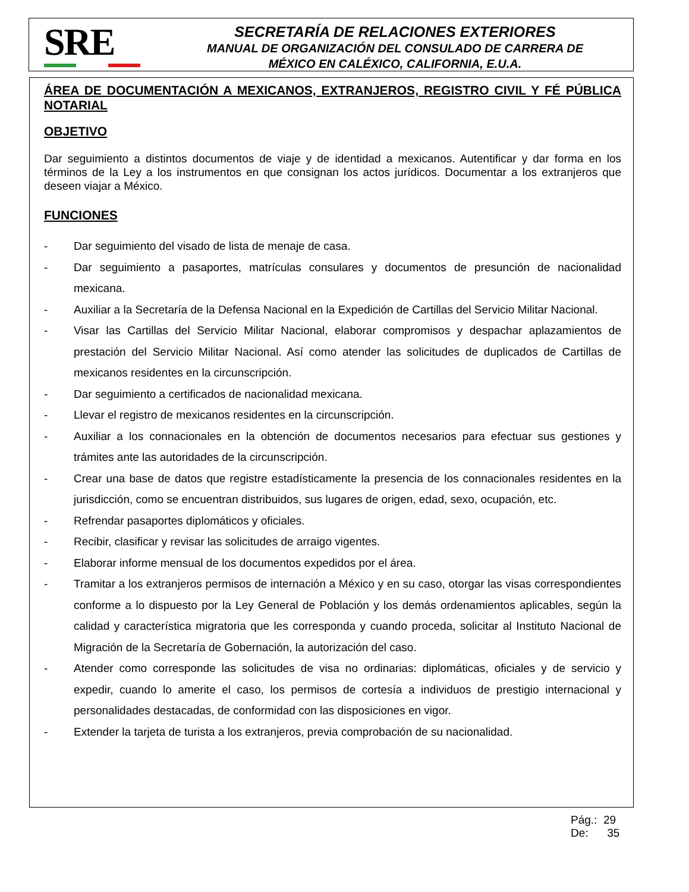SRE
SECRETARÍA DE RELACIONES EXTERIORES
MANUAL DE ORGANIZACIÓN DEL CONSULADO DE CARRERA DE
MÉXICO EN CALÉXICO, CALIFORNIA, E.U.A.
ÁREA DE DOCUMENTACIÓN A MEXICANOS, EXTRANJEROS, REGISTRO CIVIL Y FÉ PÚBLICA NOTARIAL
OBJETIVO
Dar seguimiento a distintos documentos de viaje y de identidad a mexicanos. Autentificar y dar forma en los términos de la Ley a los instrumentos en que consignan los actos jurídicos. Documentar a los extranjeros que deseen viajar a México.
FUNCIONES
- Dar seguimiento del visado de lista de menaje de casa.
- Dar seguimiento a pasaportes, matrículas consulares y documentos de presunción de nacionalidad mexicana.
- Auxiliar a la Secretaría de la Defensa Nacional en la Expedición de Cartillas del Servicio Militar Nacional.
- Visar las Cartillas del Servicio Militar Nacional, elaborar compromisos y despachar aplazamientos de prestación del Servicio Militar Nacional. Así como atender las solicitudes de duplicados de Cartillas de mexicanos residentes en la circunscripción.
- Dar seguimiento a certificados de nacionalidad mexicana.
- Llevar el registro de mexicanos residentes en la circunscripción.
- Auxiliar a los connacionales en la obtención de documentos necesarios para efectuar sus gestiones y trámites ante las autoridades de la circunscripción.
- Crear una base de datos que registre estadísticamente la presencia de los connacionales residentes en la jurisdicción, como se encuentran distribuidos, sus lugares de origen, edad, sexo, ocupación, etc.
- Refrendar pasaportes diplomáticos y oficiales.
- Recibir, clasificar y revisar las solicitudes de arraigo vigentes.
- Elaborar informe mensual de los documentos expedidos por el área.
- Tramitar a los extranjeros permisos de internación a México y en su caso, otorgar las visas correspondientes conforme a lo dispuesto por la Ley General de Población y los demás ordenamientos aplicables, según la calidad y característica migratoria que les corresponda y cuando proceda, solicitar al Instituto Nacional de Migración de la Secretaría de Gobernación, la autorización del caso.
- Atender como corresponde las solicitudes de visa no ordinarias: diplomáticas, oficiales y de servicio y expedir, cuando lo amerite el caso, los permisos de cortesía a individuos de prestigio internacional y personalidades destacadas, de conformidad con las disposiciones en vigor.
- Extender la tarjeta de turista a los extranjeros, previa comprobación de su nacionalidad.
Pág.: 29
De: 35